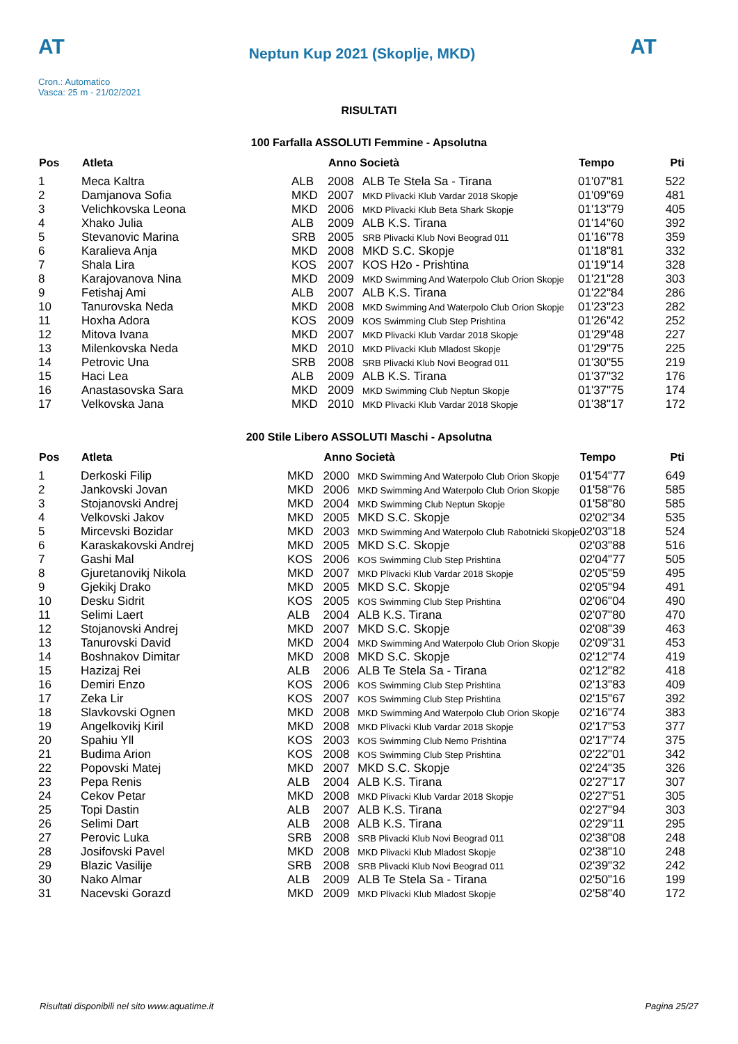AT
Neptun Kup 2021 (Skoplje, MKD)
AT
Cron.: Automatico
Vasca: 25 m - 21/02/2021
RISULTATI
100 Farfalla ASSOLUTI Femmine - Apsolutna
| Pos | Atleta | | Anno Società | | Tempo | Pti |
| --- | --- | --- | --- | --- | --- | --- |
| 1 | Meca Kaltra | ALB | 2008 | ALB Te Stela Sa - Tirana | 01'07"81 | 522 |
| 2 | Damjanova Sofia | MKD | 2007 | MKD Plivacki Klub Vardar 2018 Skopje | 01'09"69 | 481 |
| 3 | Velichkovska Leona | MKD | 2006 | MKD Plivacki Klub Beta Shark Skopje | 01'13"79 | 405 |
| 4 | Xhako Julia | ALB | 2009 | ALB K.S. Tirana | 01'14"60 | 392 |
| 5 | Stevanovic Marina | SRB | 2005 | SRB Plivacki Klub Novi Beograd 011 | 01'16"78 | 359 |
| 6 | Karalieva Anja | MKD | 2008 | MKD S.C. Skopje | 01'18"81 | 332 |
| 7 | Shala Lira | KOS | 2007 | KOS H2o - Prishtina | 01'19"14 | 328 |
| 8 | Karajovanova Nina | MKD | 2009 | MKD Swimming And Waterpolo Club Orion Skopje | 01'21"28 | 303 |
| 9 | Fetishaj Ami | ALB | 2007 | ALB K.S. Tirana | 01'22"84 | 286 |
| 10 | Tanurovska Neda | MKD | 2008 | MKD Swimming And Waterpolo Club Orion Skopje | 01'23"23 | 282 |
| 11 | Hoxha Adora | KOS | 2009 | KOS Swimming Club Step Prishtina | 01'26"42 | 252 |
| 12 | Mitova Ivana | MKD | 2007 | MKD Plivacki Klub Vardar 2018 Skopje | 01'29"48 | 227 |
| 13 | Milenkovska Neda | MKD | 2010 | MKD Plivacki Klub Mladost Skopje | 01'29"75 | 225 |
| 14 | Petrovic Una | SRB | 2008 | SRB Plivacki Klub Novi Beograd 011 | 01'30"55 | 219 |
| 15 | Haci Lea | ALB | 2009 | ALB K.S. Tirana | 01'37"32 | 176 |
| 16 | Anastasovska Sara | MKD | 2009 | MKD Swimming Club Neptun Skopje | 01'37"75 | 174 |
| 17 | Velkovska Jana | MKD | 2010 | MKD Plivacki Klub Vardar 2018 Skopje | 01'38"17 | 172 |
200 Stile Libero ASSOLUTI Maschi - Apsolutna
| Pos | Atleta | | Anno Società | | Tempo | Pti |
| --- | --- | --- | --- | --- | --- | --- |
| 1 | Derkoski Filip | MKD | 2000 | MKD Swimming And Waterpolo Club Orion Skopje | 01'54"77 | 649 |
| 2 | Jankovski Jovan | MKD | 2006 | MKD Swimming And Waterpolo Club Orion Skopje | 01'58"76 | 585 |
| 3 | Stojanovski Andrej | MKD | 2004 | MKD Swimming Club Neptun Skopje | 01'58"80 | 585 |
| 4 | Velkovski Jakov | MKD | 2005 | MKD S.C. Skopje | 02'02"34 | 535 |
| 5 | Mircevski Bozidar | MKD | 2003 | MKD Swimming And Waterpolo Club Rabotnicki Skopje | 02'03"18 | 524 |
| 6 | Karaskakovski Andrej | MKD | 2005 | MKD S.C. Skopje | 02'03"88 | 516 |
| 7 | Gashi Mal | KOS | 2006 | KOS Swimming Club Step Prishtina | 02'04"77 | 505 |
| 8 | Gjuretanovikj Nikola | MKD | 2007 | MKD Plivacki Klub Vardar 2018 Skopje | 02'05"59 | 495 |
| 9 | Gjekikj Drako | MKD | 2005 | MKD S.C. Skopje | 02'05"94 | 491 |
| 10 | Desku Sidrit | KOS | 2005 | KOS Swimming Club Step Prishtina | 02'06"04 | 490 |
| 11 | Selimi Laert | ALB | 2004 | ALB K.S. Tirana | 02'07"80 | 470 |
| 12 | Stojanovski Andrej | MKD | 2007 | MKD S.C. Skopje | 02'08"39 | 463 |
| 13 | Tanurovski David | MKD | 2004 | MKD Swimming And Waterpolo Club Orion Skopje | 02'09"31 | 453 |
| 14 | Boshnakov Dimitar | MKD | 2008 | MKD S.C. Skopje | 02'12"74 | 419 |
| 15 | Hazizaj Rei | ALB | 2006 | ALB Te Stela Sa - Tirana | 02'12"82 | 418 |
| 16 | Demiri Enzo | KOS | 2006 | KOS Swimming Club Step Prishtina | 02'13"83 | 409 |
| 17 | Zeka Lir | KOS | 2007 | KOS Swimming Club Step Prishtina | 02'15"67 | 392 |
| 18 | Slavkovski Ognen | MKD | 2008 | MKD Swimming And Waterpolo Club Orion Skopje | 02'16"74 | 383 |
| 19 | Angelkovikj Kiril | MKD | 2008 | MKD Plivacki Klub Vardar 2018 Skopje | 02'17"53 | 377 |
| 20 | Spahiu Yll | KOS | 2003 | KOS Swimming Club Nemo Prishtina | 02'17"74 | 375 |
| 21 | Budima Arion | KOS | 2008 | KOS Swimming Club Step Prishtina | 02'22"01 | 342 |
| 22 | Popovski Matej | MKD | 2007 | MKD S.C. Skopje | 02'24"35 | 326 |
| 23 | Pepa Renis | ALB | 2004 | ALB K.S. Tirana | 02'27"17 | 307 |
| 24 | Cekov Petar | MKD | 2008 | MKD Plivacki Klub Vardar 2018 Skopje | 02'27"51 | 305 |
| 25 | Topi Dastin | ALB | 2007 | ALB K.S. Tirana | 02'27"94 | 303 |
| 26 | Selimi Dart | ALB | 2008 | ALB K.S. Tirana | 02'29"11 | 295 |
| 27 | Perovic Luka | SRB | 2008 | SRB Plivacki Klub Novi Beograd 011 | 02'38"08 | 248 |
| 28 | Josifovski Pavel | MKD | 2008 | MKD Plivacki Klub Mladost Skopje | 02'38"10 | 248 |
| 29 | Blazic Vasilije | SRB | 2008 | SRB Plivacki Klub Novi Beograd 011 | 02'39"32 | 242 |
| 30 | Nako Almar | ALB | 2009 | ALB Te Stela Sa - Tirana | 02'50"16 | 199 |
| 31 | Nacevski Gorazd | MKD | 2009 | MKD Plivacki Klub Mladost Skopje | 02'58"40 | 172 |
Risultati disponibili nel sito www.aquatime.it Pagina 25/27